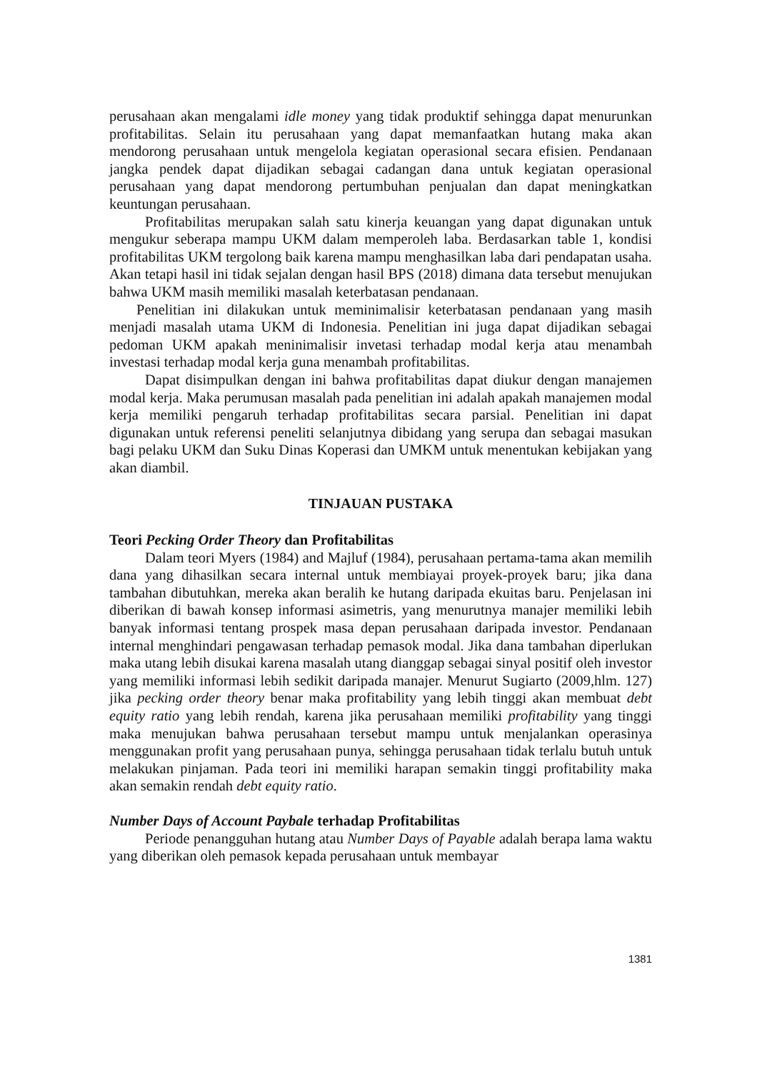perusahaan akan mengalami idle money yang tidak produktif sehingga dapat menurunkan profitabilitas. Selain itu perusahaan yang dapat memanfaatkan hutang maka akan mendorong perusahaan untuk mengelola kegiatan operasional secara efisien. Pendanaan jangka pendek dapat dijadikan sebagai cadangan dana untuk kegiatan operasional perusahaan yang dapat mendorong pertumbuhan penjualan dan dapat meningkatkan keuntungan perusahaan.
Profitabilitas merupakan salah satu kinerja keuangan yang dapat digunakan untuk mengukur seberapa mampu UKM dalam memperoleh laba. Berdasarkan table 1, kondisi profitabilitas UKM tergolong baik karena mampu menghasilkan laba dari pendapatan usaha. Akan tetapi hasil ini tidak sejalan dengan hasil BPS (2018) dimana data tersebut menujukan bahwa UKM masih memiliki masalah keterbatasan pendanaan.
Penelitian ini dilakukan untuk meminimalisir keterbatasan pendanaan yang masih menjadi masalah utama UKM di Indonesia. Penelitian ini juga dapat dijadikan sebagai pedoman UKM apakah meninimalisir invetasi terhadap modal kerja atau menambah investasi terhadap modal kerja guna menambah profitabilitas.
Dapat disimpulkan dengan ini bahwa profitabilitas dapat diukur dengan manajemen modal kerja. Maka perumusan masalah pada penelitian ini adalah apakah manajemen modal kerja memiliki pengaruh terhadap profitabilitas secara parsial. Penelitian ini dapat digunakan untuk referensi peneliti selanjutnya dibidang yang serupa dan sebagai masukan bagi pelaku UKM dan Suku Dinas Koperasi dan UMKM untuk menentukan kebijakan yang akan diambil.
TINJAUAN PUSTAKA
Teori Pecking Order Theory dan Profitabilitas
Dalam teori Myers (1984) and Majluf (1984), perusahaan pertama-tama akan memilih dana yang dihasilkan secara internal untuk membiayai proyek-proyek baru; jika dana tambahan dibutuhkan, mereka akan beralih ke hutang daripada ekuitas baru. Penjelasan ini diberikan di bawah konsep informasi asimetris, yang menurutnya manajer memiliki lebih banyak informasi tentang prospek masa depan perusahaan daripada investor. Pendanaan internal menghindari pengawasan terhadap pemasok modal. Jika dana tambahan diperlukan maka utang lebih disukai karena masalah utang dianggap sebagai sinyal positif oleh investor yang memiliki informasi lebih sedikit daripada manajer. Menurut Sugiarto (2009,hlm. 127) jika pecking order theory benar maka profitability yang lebih tinggi akan membuat debt equity ratio yang lebih rendah, karena jika perusahaan memiliki profitability yang tinggi maka menujukan bahwa perusahaan tersebut mampu untuk menjalankan operasinya menggunakan profit yang perusahaan punya, sehingga perusahaan tidak terlalu butuh untuk melakukan pinjaman. Pada teori ini memiliki harapan semakin tinggi profitability maka akan semakin rendah debt equity ratio.
Number Days of Account Paybale terhadap Profitabilitas
Periode penangguhan hutang atau Number Days of Payable adalah berapa lama waktu yang diberikan oleh pemasok kepada perusahaan untuk membayar
1381